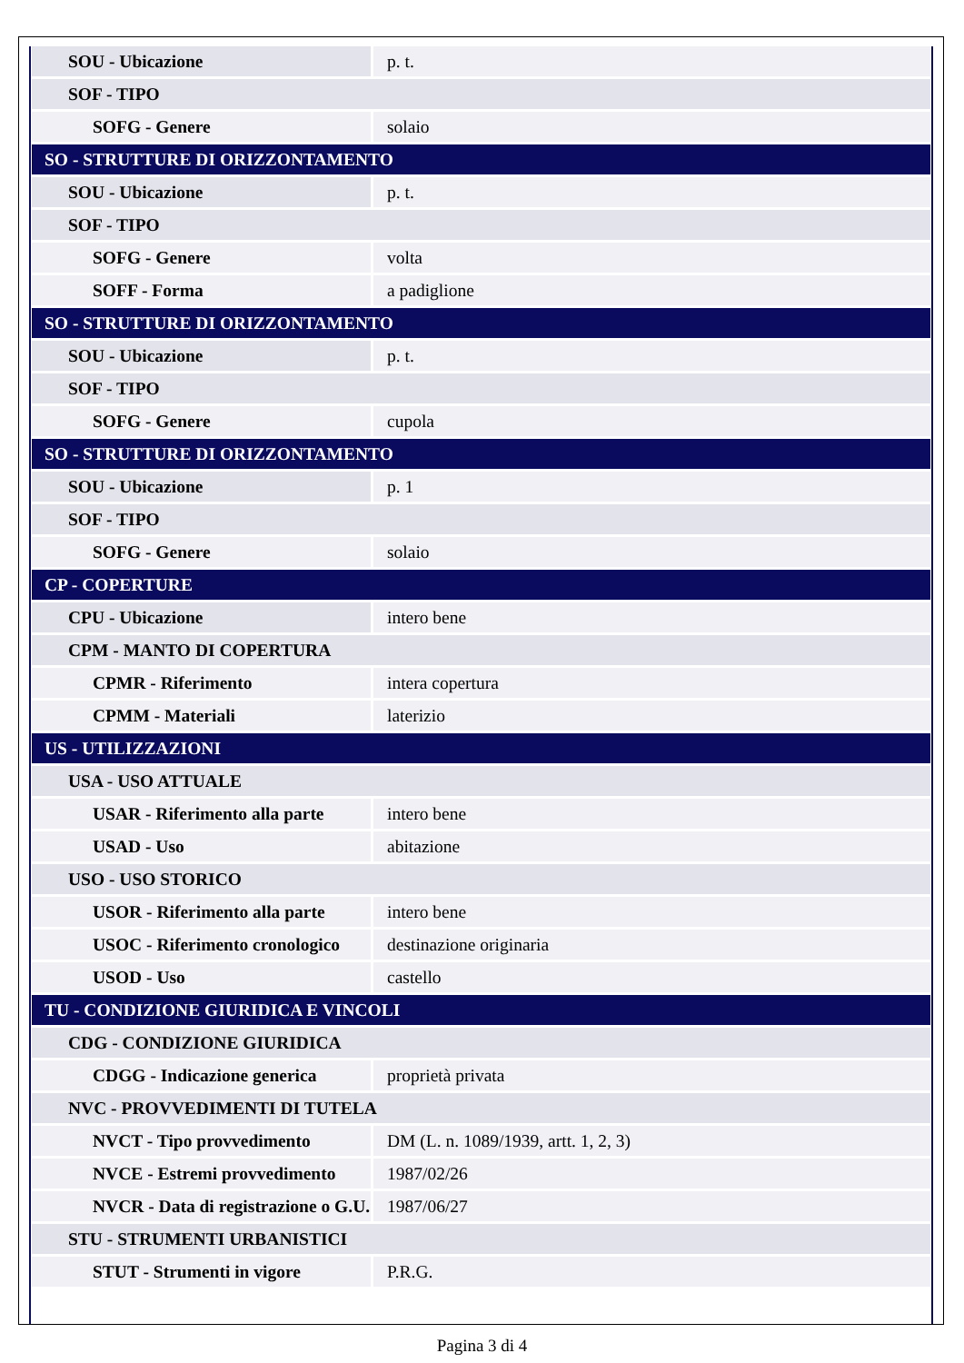| SOU - Ubicazione | p. t. |
| SOF - TIPO | |
| SOFG - Genere | solaio |
| SO - STRUTTURE DI ORIZZONTAMENTO | |
| SOU - Ubicazione | p. t. |
| SOF - TIPO | |
| SOFG - Genere | volta |
| SOFF - Forma | a padiglione |
| SO - STRUTTURE DI ORIZZONTAMENTO | |
| SOU - Ubicazione | p. t. |
| SOF - TIPO | |
| SOFG - Genere | cupola |
| SO - STRUTTURE DI ORIZZONTAMENTO | |
| SOU - Ubicazione | p. 1 |
| SOF - TIPO | |
| SOFG - Genere | solaio |
| CP - COPERTURE | |
| CPU - Ubicazione | intero bene |
| CPM - MANTO DI COPERTURA | |
| CPMR - Riferimento | intera copertura |
| CPMM - Materiali | laterizio |
| US - UTILIZZAZIONI | |
| USA - USO ATTUALE | |
| USAR - Riferimento alla parte | intero bene |
| USAD - Uso | abitazione |
| USO - USO STORICO | |
| USOR - Riferimento alla parte | intero bene |
| USOC - Riferimento cronologico | destinazione originaria |
| USOD - Uso | castello |
| TU - CONDIZIONE GIURIDICA E VINCOLI | |
| CDG - CONDIZIONE GIURIDICA | |
| CDGG - Indicazione generica | proprietà privata |
| NVC - PROVVEDIMENTI DI TUTELA | |
| NVCT - Tipo provvedimento | DM (L. n. 1089/1939, artt. 1, 2, 3) |
| NVCE - Estremi provvedimento | 1987/02/26 |
| NVCR - Data di registrazione o G.U. | 1987/06/27 |
| STU - STRUMENTI URBANISTICI | |
| STUT - Strumenti in vigore | P.R.G. |
Pagina 3 di 4